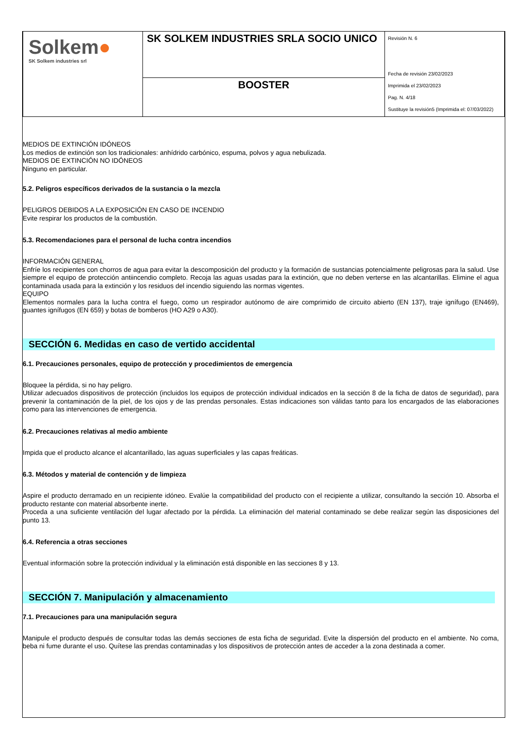| Solkem ● SK Solkem industries srl | SK SOLKEM INDUSTRIES SRLA SOCIO UNICO | Revisión N. 6 Fecha de revisión 23/02/2023 Imprimida el 23/02/2023 Pag. N. 4/18 Sustituye la revisión5 (Imprimida el: 07/03/2022) |
| | BOOSTER | |
MEDIOS DE EXTINCIÓN IDÓNEOS
Los medios de extinción son los tradicionales: anhídrido carbónico, espuma, polvos y agua nebulizada.
MEDIOS DE EXTINCIÓN NO IDÓNEOS
Ninguno en particular.
5.2. Peligros específicos derivados de la sustancia o la mezcla
PELIGROS DEBIDOS A LA EXPOSICIÓN EN CASO DE INCENDIO
Evite respirar los productos de la combustión.
5.3. Recomendaciones para el personal de lucha contra incendios
INFORMACIÓN GENERAL
Enfríe los recipientes con chorros de agua para evitar la descomposición del producto y la formación de sustancias potencialmente peligrosas para la salud. Use siempre el equipo de protección antiincendio completo. Recoja las aguas usadas para la extinción, que no deben verterse en las alcantarillas. Elimine el agua contaminada usada para la extinción y los residuos del incendio siguiendo las normas vigentes.
EQUIPO
Elementos normales para la lucha contra el fuego, como un respirador autónomo de aire comprimido de circuito abierto (EN 137), traje ignífugo (EN469), guantes ignífugos (EN 659) y botas de bomberos (HO A29 o A30).
SECCIÓN 6. Medidas en caso de vertido accidental
6.1. Precauciones personales, equipo de protección y procedimientos de emergencia
Bloquee la pérdida, si no hay peligro.
Utilizar adecuados dispositivos de protección (incluidos los equipos de protección individual indicados en la sección 8 de la ficha de datos de seguridad), para prevenir la contaminación de la piel, de los ojos y de las prendas personales. Estas indicaciones son válidas tanto para los encargados de las elaboraciones como para las intervenciones de emergencia.
6.2. Precauciones relativas al medio ambiente
Impida que el producto alcance el alcantarillado, las aguas superficiales y las capas freáticas.
6.3. Métodos y material de contención y de limpieza
Aspire el producto derramado en un recipiente idóneo. Evalúe la compatibilidad del producto con el recipiente a utilizar, consultando la sección 10. Absorba el producto restante con material absorbente inerte.
Proceda a una suficiente ventilación del lugar afectado por la pérdida. La eliminación del material contaminado se debe realizar según las disposiciones del punto 13.
6.4. Referencia a otras secciones
Eventual información sobre la protección individual y la eliminación está disponible en las secciones 8 y 13.
SECCIÓN 7. Manipulación y almacenamiento
7.1. Precauciones para una manipulación segura
Manipule el producto después de consultar todas las demás secciones de esta ficha de seguridad. Evite la dispersión del producto en el ambiente. No coma, beba ni fume durante el uso. Quítese las prendas contaminadas y los dispositivos de protección antes de acceder a la zona destinada a comer.